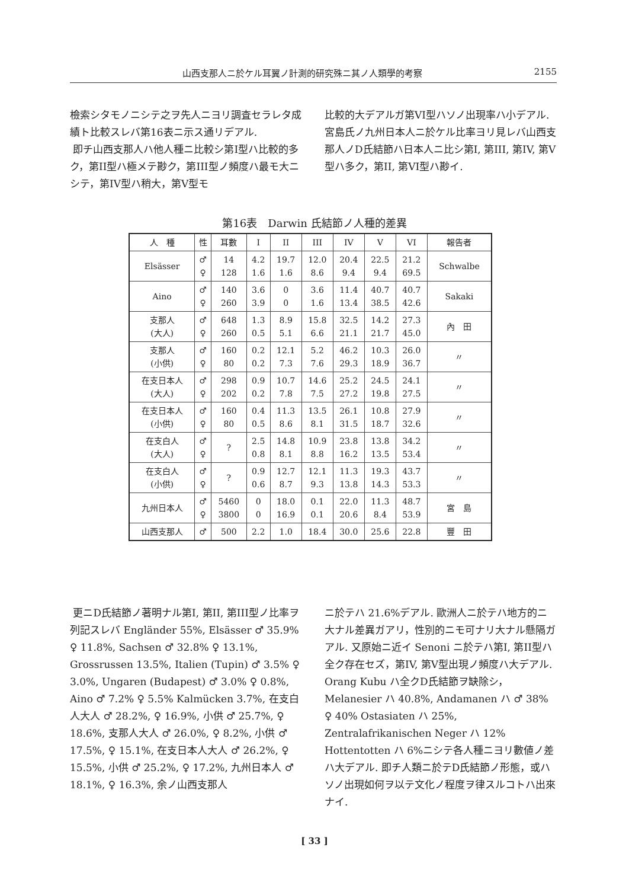山西支那人ニ於ケル耳翼ノ計測的研究殊ニ其ノ人類學的考察 2155
檢索シタモノニシテ之ヲ先人ニヨリ調査セラレタ成績ト比較スレバ第16表ニ示ス通リデアル.
即チ山西支那人ハ他人種ニ比較シ第I型ハ比較的多ク，第II型ハ極メテ尠ク，第III型ノ頻度ハ最モ大ニシテ，第IV型ハ稍大，第V型モ
比較的大デアルガ第VI型ハソノ出現率ハ小デアル. 宮島氏ノ九州日本人ニ於ケル比率ヨリ見レバ山西支那人ノD氏結節ハ日本人ニ比シ第I, 第III, 第IV, 第V型ハ多ク，第II, 第VI型ハ尠イ.
第16表　Darwin 氏結節ノ人種的差異
| 人 種 | 性 | 耳數 | I | II | III | IV | V | VI | 報告者 |
| --- | --- | --- | --- | --- | --- | --- | --- | --- | --- |
| Elsässer | ♂ ♀ | 14 128 | 4.2 1.6 | 19.7 1.6 | 12.0 8.6 | 20.4 9.4 | 22.5 9.4 | 21.2 69.5 | Schwalbe |
| Aino | ♂ ♀ | 140 260 | 3.6 3.9 | 0 0 | 3.6 1.6 | 11.4 13.4 | 40.7 38.5 | 40.7 42.6 | Sakaki |
| 支那人 (大人) | ♂ ♀ | 648 260 | 1.3 0.5 | 8.9 5.1 | 15.8 6.6 | 32.5 21.1 | 14.2 21.7 | 27.3 45.0 | 內 田 |
| 支那人 (小供) | ♂ ♀ | 160 80 | 0.2 0.2 | 12.1 7.3 | 5.2 7.6 | 46.2 29.3 | 10.3 18.9 | 26.0 36.7 | 〃 |
| 在支日本人 (大人) | ♂ ♀ | 298 202 | 0.9 0.2 | 10.7 7.8 | 14.6 7.5 | 25.2 27.2 | 24.5 19.8 | 24.1 27.5 | 〃 |
| 在支日本人 (小供) | ♂ ♀ | 160 80 | 0.4 0.5 | 11.3 8.6 | 13.5 8.1 | 26.1 31.5 | 10.8 18.7 | 27.9 32.6 | 〃 |
| 在支白人 (大人) | ♂ ♀ | ? | 2.5 0.8 | 14.8 8.1 | 10.9 8.8 | 23.8 16.2 | 13.8 13.5 | 34.2 53.4 | 〃 |
| 在支白人 (小供) | ♂ ♀ | ? | 0.9 0.6 | 12.7 8.7 | 12.1 9.3 | 11.3 13.8 | 19.3 14.3 | 43.7 53.3 | 〃 |
| 九州日本人 | ♂ ♀ | 5460 3800 | 0 0 | 18.0 16.9 | 0.1 0.1 | 22.0 20.6 | 11.3 8.4 | 48.7 53.9 | 宮 島 |
| 山西支那人 | ♂ | 500 | 2.2 | 1.0 | 18.4 | 30.0 | 25.6 | 22.8 | 豐 田 |
更ニD氏結節ノ著明ナル第I, 第II, 第III型ノ比率ヲ列記スレバ Engländer 55%, Elsässer ♂ 35.9% ♀ 11.8%, Sachsen ♂ 32.8% ♀ 13.1%, Grossrussen 13.5%, Italien (Tupin) ♂ 3.5% ♀ 3.0%, Ungaren (Budapest) ♂ 3.0% ♀ 0.8%, Aino ♂ 7.2% ♀ 5.5% Kalmücken 3.7%, 在支白人大人 ♂ 28.2%, ♀ 16.9%, 小供 ♂ 25.7%, ♀ 18.6%, 支那人大人 ♂ 26.0%, ♀ 8.2%, 小供 ♂ 17.5%, ♀ 15.1%, 在支日本人大人 ♂ 26.2%, ♀ 15.5%, 小供 ♂ 25.2%, ♀ 17.2%, 九州日本人 ♂ 18.1%, ♀ 16.3%, 余ノ山西支那人
ニ於テハ 21.6%デアル. 歐洲人ニ於テハ地方的ニ大ナル差異ガアリ，性別的ニモ可ナリ大ナル懸隔ガアル. 又原始ニ近イ Senoni ニ於テハ第I, 第II型ハ全ク存在セズ，第IV, 第V型出現ノ頻度ハ大デアル. Orang Kubu ハ全クD氏結節ヲ缺除シ，Melanesier ハ 40.8%, Andamanen ハ ♂ 38% ♀ 40% Ostasiaten ハ 25%, Zentralafrikanischen Neger ハ 12% Hottentotten ハ 6%ニシテ各人種ニヨリ數値ノ差ハ大デアル. 即チ人類ニ於テD氏結節ノ形態，或ハソノ出現如何ヲ以テ文化ノ程度ヲ律スルコトハ出來ナイ.
[ 33 ]